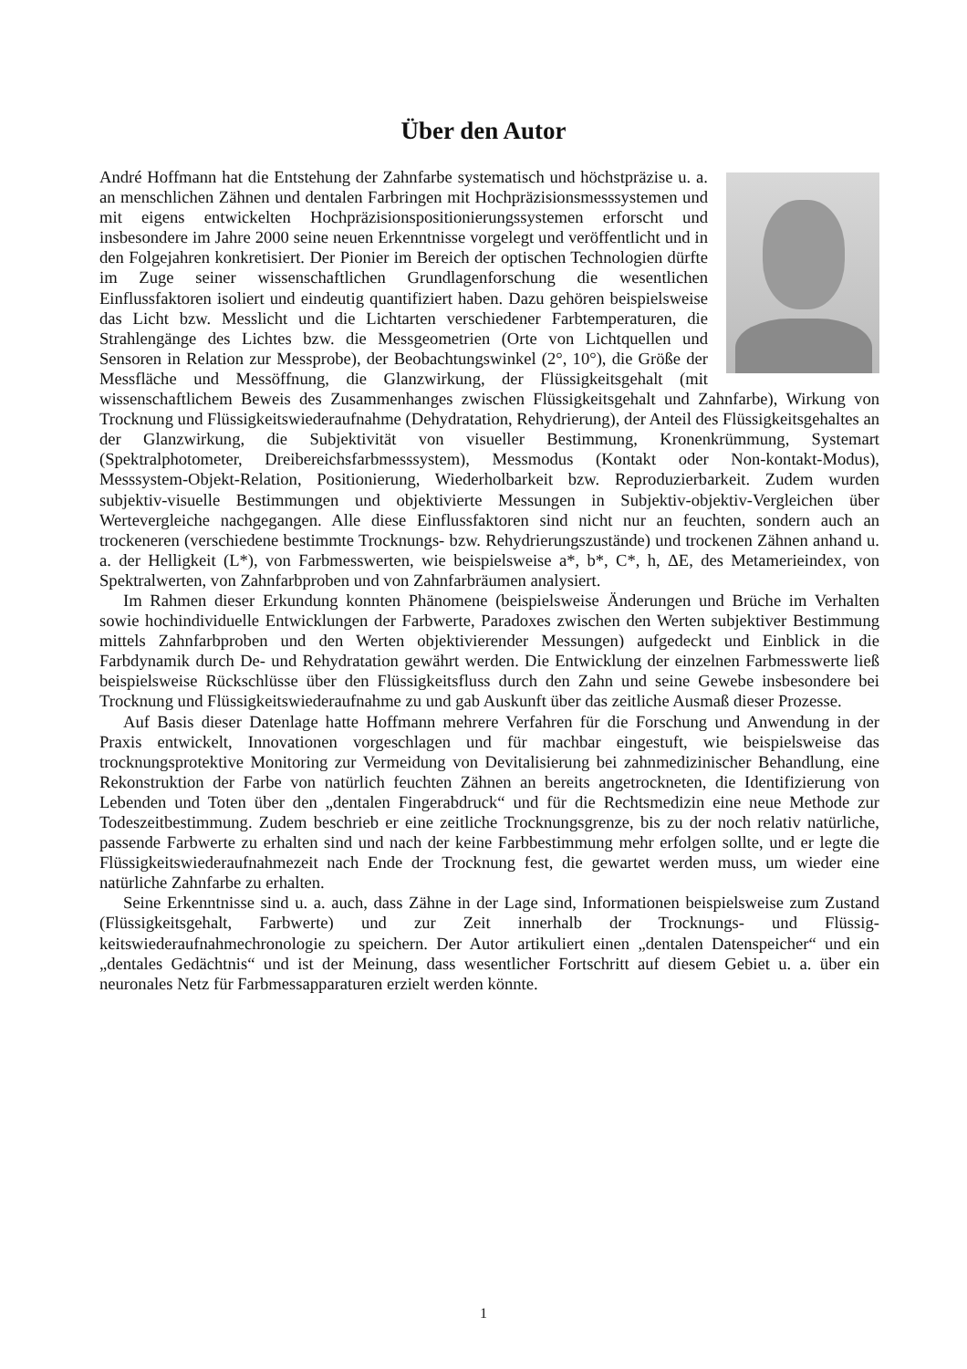Über den Autor
André Hoffmann hat die Entstehung der Zahnfarbe systematisch und höchstpräzise u. a. an menschlichen Zähnen und dentalen Farbringen mit Hochpräzisionsmesssystemen und mit eigens entwickelten Hochpräzisions­positionierungssystemen erforscht und insbesondere im Jahre 2000 seine neuen Erkenntnisse vorgelegt und veröffentlicht und in den Folgejahren konkretisiert. Der Pionier im Bereich der optischen Technologien dürfte im Zuge seiner wissenschaftlichen Grundlagenforschung die wesentlichen Einflussfaktoren isoliert und eindeutig quantifiziert haben. Dazu gehören beispielsweise das Licht bzw. Messlicht und die Lichtarten verschiedener Farbtemperaturen, die Strahlengänge des Lichtes bzw. die Messgeometrien (Orte von Lichtquellen und Sensoren in Relation zur Messprobe), der Beobachtungswinkel (2°, 10°), die Größe der Messfläche und Messöffnung, die Glanzwirkung, der Flüssigkeitsgehalt (mit wissenschaftlichem Beweis des Zusammenhanges zwischen Flüssigkeitsgehalt und Zahnfarbe), Wirkung von Trocknung und Flüssigkeitswiederaufnahme (Dehydratation, Rehydrierung), der Anteil des Flüssigkeitsgehaltes an der Glanzwirkung, die Subjektivität von visueller Bestimmung, Kronenkrümmung, Systemart (Spektralphotometer, Dreibereichsfarbmesssystem), Messmodus (Kontakt oder Non-kontakt-Modus), Messsystem-Objekt-Relation, Positionierung, Wiederholbar­keit bzw. Reproduzierbarkeit. Zudem wurden subjektiv-visuelle Bestimmungen und objektivierte Messungen in Subjektiv-objektiv-Vergleichen über Wertevergleiche nachgegangen. Alle diese Einflussfaktoren sind nicht nur an feuchten, sondern auch an trockeneren (verschiedene bestimmte Trocknungs- bzw. Rehydrierungszustände) und trockenen Zähnen anhand u. a. der Helligkeit (L*), von Farbmesswerten, wie beispielsweise a*, b*, C*, h, ΔE, des Metamerieindex, von Spektralwer­ten, von Zahnfarbproben und von Zahnfarbräumen analysiert.
Im Rahmen dieser Erkundung konnten Phänomene (beispielsweise Änderungen und Brüche im Verhalten sowie hochindividuelle Entwicklungen der Farbwerte, Paradoxes zwischen den Werten subjektiver Bestimmung mittels Zahnfarbproben und den Werten objektivierender Messungen) aufgedeckt und Einblick in die Farbdynamik durch De- und Rehydratation gewährt werden. Die Entwicklung der einzelnen Farbmesswerte ließ beispielsweise Rückschlüsse über den Flüssigkeits­fluss durch den Zahn und seine Gewebe insbesondere bei Trocknung und Flüssigkeitswiederauf­nahme zu und gab Auskunft über das zeitliche Ausmaß dieser Prozesse.
Auf Basis dieser Datenlage hatte Hoffmann mehrere Verfahren für die Forschung und Anwen­dung in der Praxis entwickelt, Innovationen vorgeschlagen und für machbar eingestuft, wie bei­spielsweise das trocknungsprotektive Monitoring zur Vermeidung von Devitalisierung bei zahn­medizinischer Behandlung, eine Rekonstruktion der Farbe von natürlich feuchten Zähnen an be­reits angetrockneten, die Identifizierung von Lebenden und Toten über den „dentalen Fingerab­druck“ und für die Rechtsmedizin eine neue Methode zur Todeszeitbestimmung. Zudem beschrieb er eine zeitliche Trocknungsgrenze, bis zu der noch relativ natürliche, passende Farbwerte zu er­halten sind und nach der keine Farbbestimmung mehr erfolgen sollte, und er legte die Flüssig­keitswiederaufnahmezeit nach Ende der Trocknung fest, die gewartet werden muss, um wieder eine natürliche Zahnfarbe zu erhalten.
Seine Erkenntnisse sind u. a. auch, dass Zähne in der Lage sind, Informationen beispielsweise zum Zustand (Flüssigkeitsgehalt, Farbwerte) und zur Zeit innerhalb der Trocknungs- und Flüssig­keitswiederaufnahmechronologie zu speichern. Der Autor artikuliert einen „dentalen Datenspei­cher“ und ein „dentales Gedächtnis“ und ist der Meinung, dass wesentlicher Fortschritt auf diesem Gebiet u. a. über ein neuronales Netz für Farbmessapparaturen erzielt werden könnte.
1